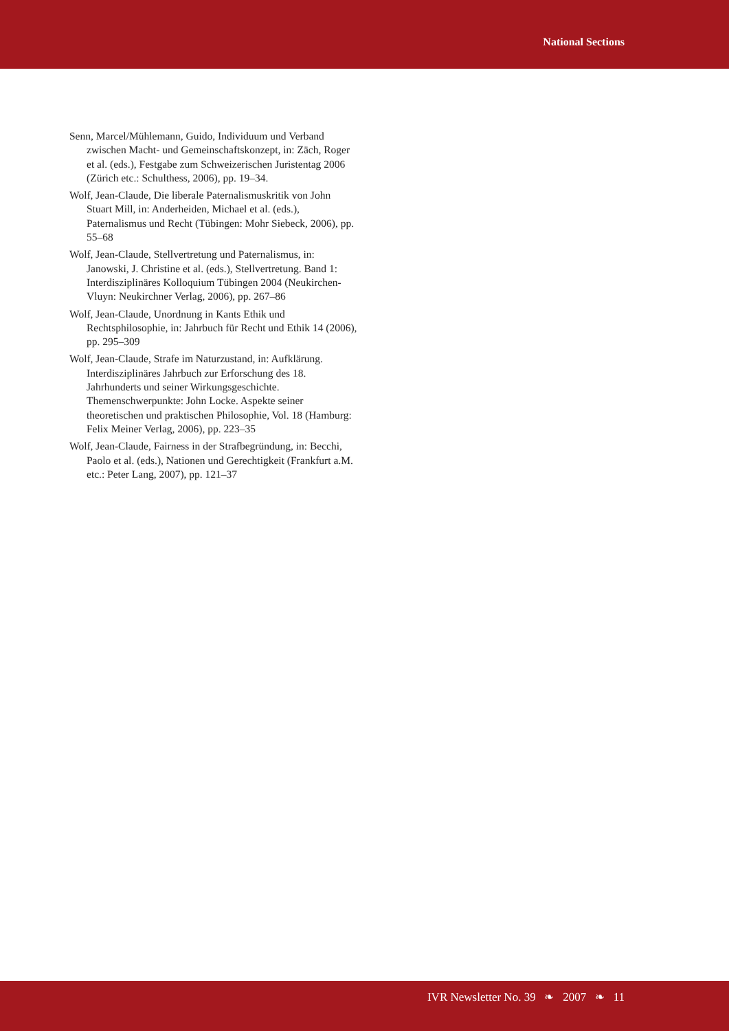National Sections
Senn, Marcel/Mühlemann, Guido, Individuum und Verband zwischen Macht- und Gemeinschaftskonzept, in: Zäch, Roger et al. (eds.), Festgabe zum Schweizerischen Juristentag 2006 (Zürich etc.: Schulthess, 2006), pp. 19–34.
Wolf, Jean-Claude, Die liberale Paternalismuskritik von John Stuart Mill, in: Anderheiden, Michael et al. (eds.), Paternalismus und Recht (Tübingen: Mohr Siebeck, 2006), pp. 55–68
Wolf, Jean-Claude, Stellvertretung und Paternalismus, in: Janowski, J. Christine et al. (eds.), Stellvertretung. Band 1: Interdisziplinäres Kolloquium Tübingen 2004 (Neukirchen-Vluyn: Neukirchner Verlag, 2006), pp. 267–86
Wolf, Jean-Claude, Unordnung in Kants Ethik und Rechtsphilosophie, in: Jahrbuch für Recht und Ethik 14 (2006), pp. 295–309
Wolf, Jean-Claude, Strafe im Naturzustand, in: Aufklärung. Interdisziplinäres Jahrbuch zur Erforschung des 18. Jahrhunderts und seiner Wirkungsgeschichte. Themenschwerpunkte: John Locke. Aspekte seiner theoretischen und praktischen Philosophie, Vol. 18 (Hamburg: Felix Meiner Verlag, 2006), pp. 223–35
Wolf, Jean-Claude, Fairness in der Strafbegründung, in: Becchi, Paolo et al. (eds.), Nationen und Gerechtigkeit (Frankfurt a.M. etc.: Peter Lang, 2007), pp. 121–37
IVR Newsletter No. 39 ❧ 2007 ❧ 11